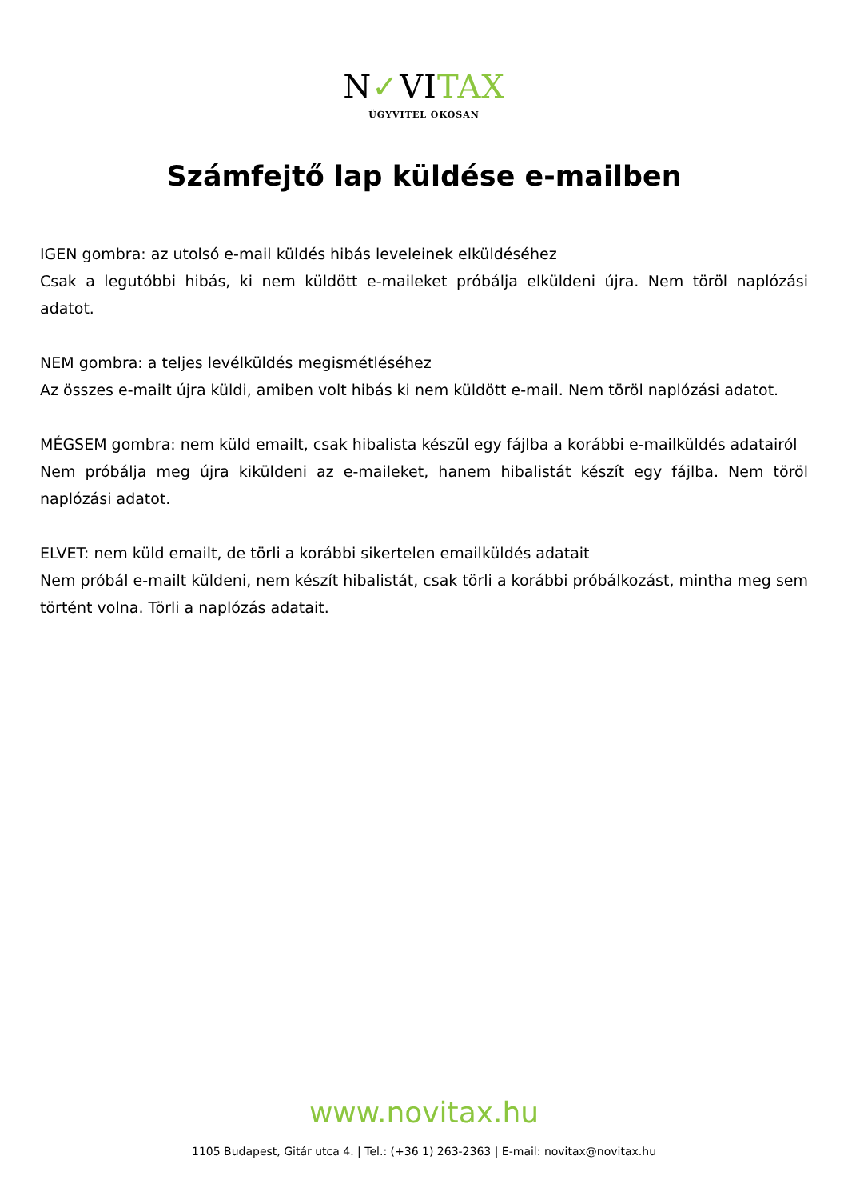N✓VITAX
ÜGYVITEL OKOSAN
Számfejtő lap küldése e-mailben
IGEN gombra: az utolsó e-mail küldés hibás leveleinek elküldéséhez
Csak a legutóbbi hibás, ki nem küldött e-maileket próbálja elküldeni újra. Nem töröl naplózási adatot.
NEM gombra: a teljes levélküldés megismétléséhez
Az összes e-mailt újra küldi, amiben volt hibás ki nem küldött e-mail. Nem töröl naplózási adatot.
MÉGSEM gombra: nem küld emailt, csak hibalista készül egy fájlba a korábbi e-mailküldés adatairól
Nem próbálja meg újra kiküldeni az e-maileket, hanem hibalistát készít egy fájlba. Nem töröl naplózási adatot.
ELVET: nem küld emailt, de törli a korábbi sikertelen emailküldés adatait
Nem próbál e-mailt küldeni, nem készít hibalistát, csak törli a korábbi próbálkozást, mintha meg sem történt volna. Törli a naplózás adatait.
www.novitax.hu
1105 Budapest, Gitár utca 4. | Tel.: (+36 1) 263-2363 | E-mail: novitax@novitax.hu